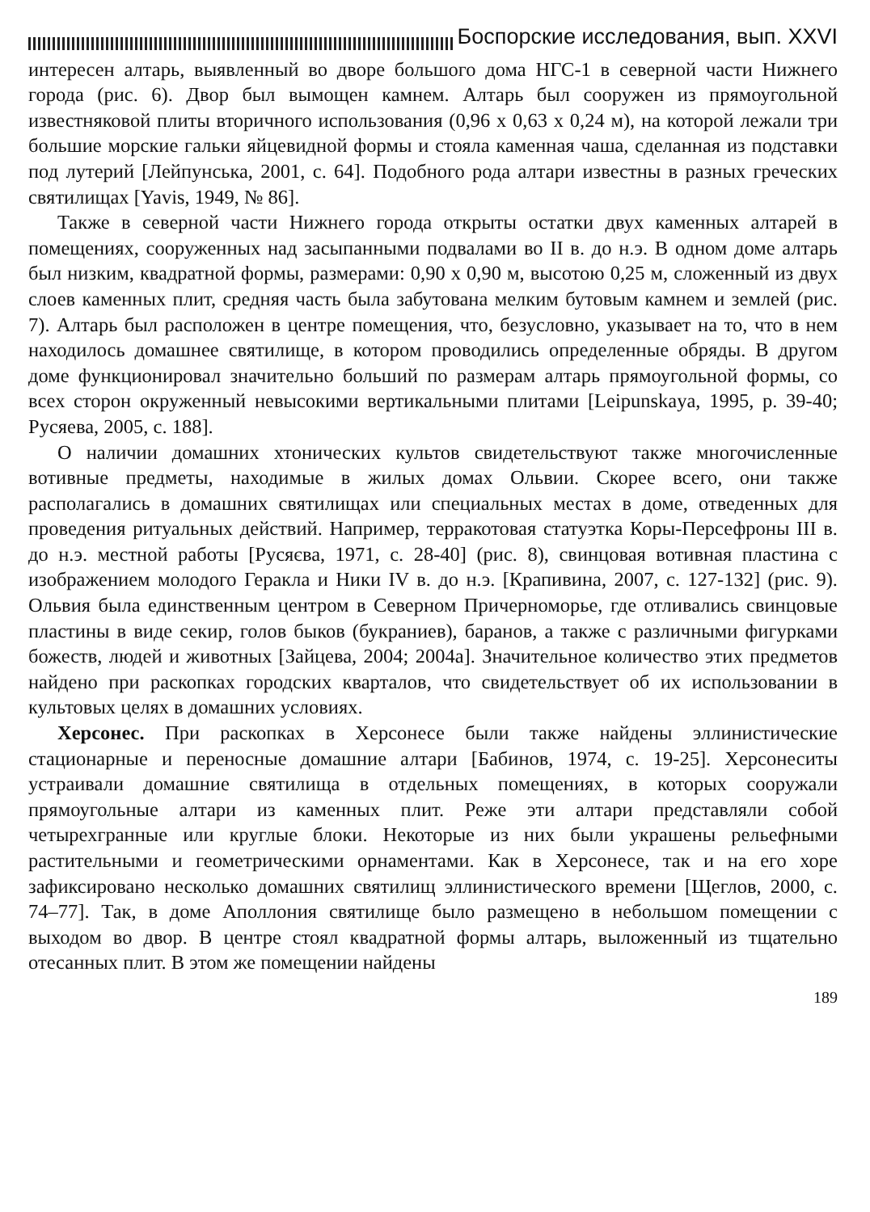Боспорские исследования, вып. XXVI
интересен алтарь, выявленный во дворе большого дома НГС-1 в северной части Нижнего города (рис. 6). Двор был вымощен камнем. Алтарь был сооружен из прямоугольной известняковой плиты вторичного использования (0,96 х 0,63 х 0,24 м), на которой лежали три большие морские гальки яйцевидной формы и стояла каменная чаша, сделанная из подставки под лутерий [Лейпунська, 2001, с. 64]. Подобного рода алтари известны в разных греческих святилищах [Yavis, 1949, № 86].
Также в северной части Нижнего города открыты остатки двух каменных алтарей в помещениях, сооруженных над засыпанными подвалами во II в. до н.э. В одном доме алтарь был низким, квадратной формы, размерами: 0,90 х 0,90 м, высотою 0,25 м, сложенный из двух слоев каменных плит, средняя часть была забутована мелким бутовым камнем и землей (рис. 7). Алтарь был расположен в центре помещения, что, безусловно, указывает на то, что в нем находилось домашнее святилище, в котором проводились определенные обряды. В другом доме функционировал значительно больший по размерам алтарь прямоугольной формы, со всех сторон окруженный невысокими вертикальными плитами [Leipunskaya, 1995, p. 39-40; Русяева, 2005, с. 188].
О наличии домашних хтонических культов свидетельствуют также многочисленные вотивные предметы, находимые в жилых домах Ольвии. Скорее всего, они также располагались в домашних святилищах или специальных местах в доме, отведенных для проведения ритуальных действий. Например, терракотовая статуэтка Коры-Персефроны III в. до н.э. местной работы [Русяєва, 1971, с. 28-40] (рис. 8), свинцовая вотивная пластина с изображением молодого Геракла и Ники IV в. до н.э. [Крапивина, 2007, с. 127-132] (рис. 9). Ольвия была единственным центром в Северном Причерноморье, где отливались свинцовые пластины в виде секир, голов быков (букраниев), баранов, а также с различными фигурками божеств, людей и животных [Зайцева, 2004; 2004а]. Значительное количество этих предметов найдено при раскопках городских кварталов, что свидетельствует об их использовании в культовых целях в домашних условиях.
Херсонес. При раскопках в Херсонесе были также найдены эллинистические стационарные и переносные домашние алтари [Бабинов, 1974, с. 19-25]. Херсонеситы устраивали домашние святилища в отдельных помещениях, в которых сооружали прямоугольные алтари из каменных плит. Реже эти алтари представляли собой четырехгранные или круглые блоки. Некоторые из них были украшены рельефными растительными и геометрическими орнаментами. Как в Херсонесе, так и на его хоре зафиксировано несколько домашних святилищ эллинистического времени [Щеглов, 2000, с. 74–77]. Так, в доме Аполлония святилище было размещено в небольшом помещении с выходом во двор. В центре стоял квадратной формы алтарь, выложенный из тщательно отесанных плит. В этом же помещении найдены
189